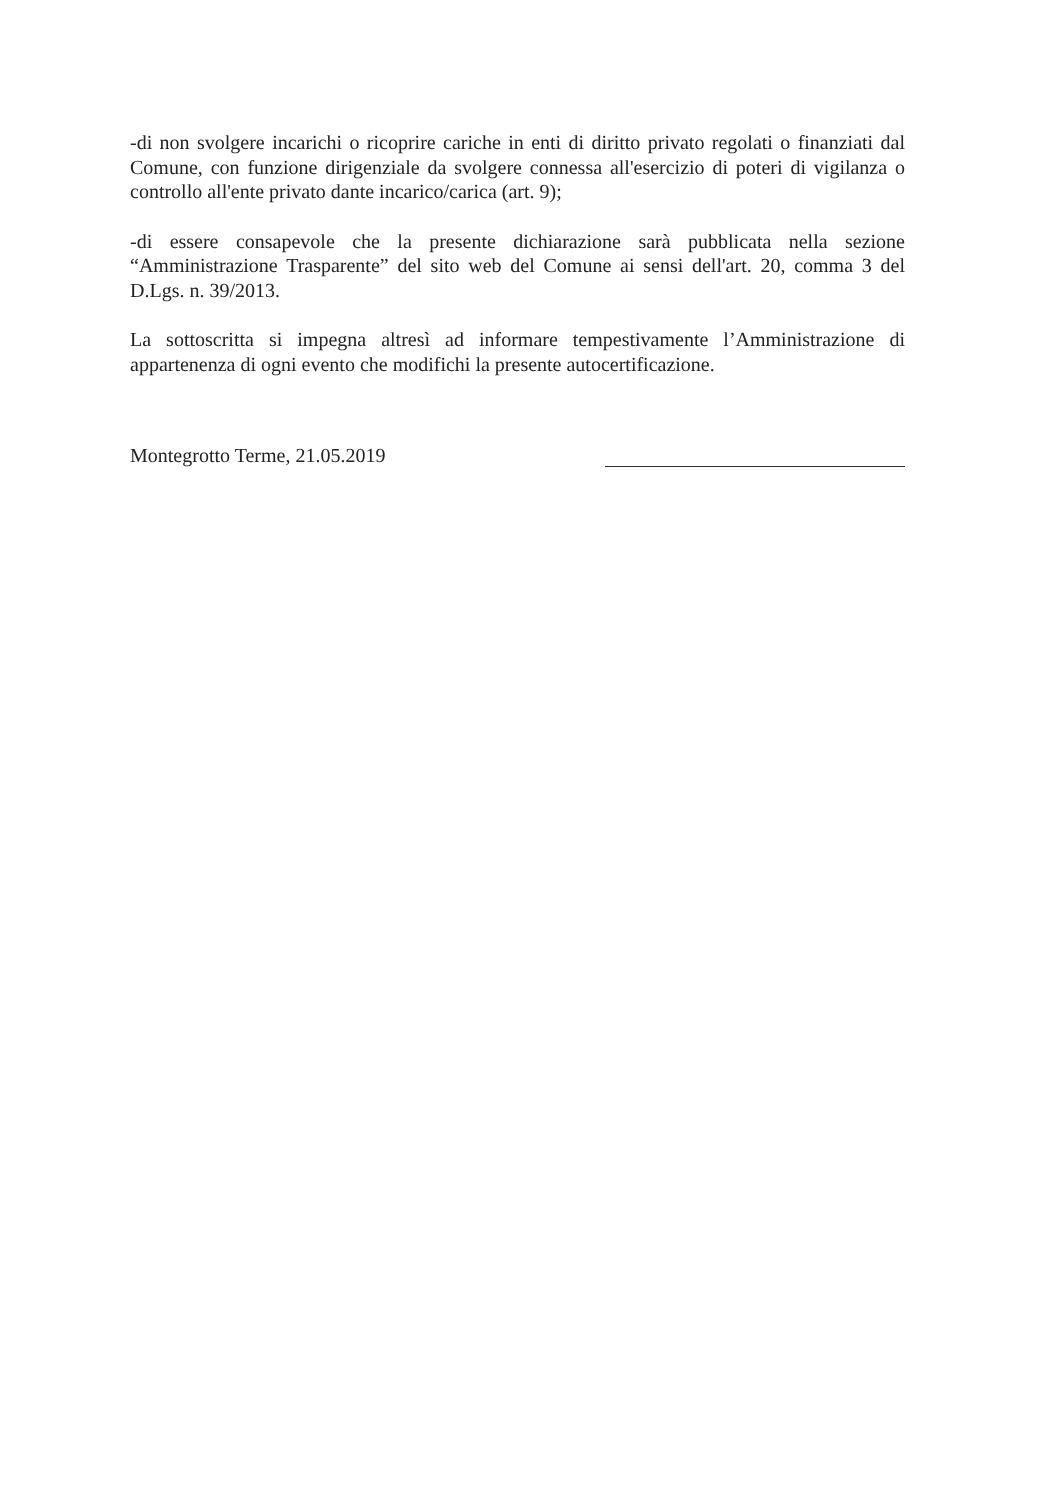-di non svolgere incarichi o ricoprire cariche in enti di diritto privato regolati o finanziati dal Comune, con funzione dirigenziale da svolgere connessa all'esercizio di poteri di vigilanza o controllo all'ente privato dante incarico/carica (art. 9);
-di essere consapevole che la presente dichiarazione sarà pubblicata nella sezione “Amministrazione Trasparente” del sito web del Comune ai sensi dell'art. 20, comma 3 del D.Lgs. n. 39/2013.
La sottoscritta si impegna altresì ad informare tempestivamente l’Amministrazione di appartenenza di ogni evento che modifichi la presente autocertificazione.
Montegrotto Terme, 21.05.2019